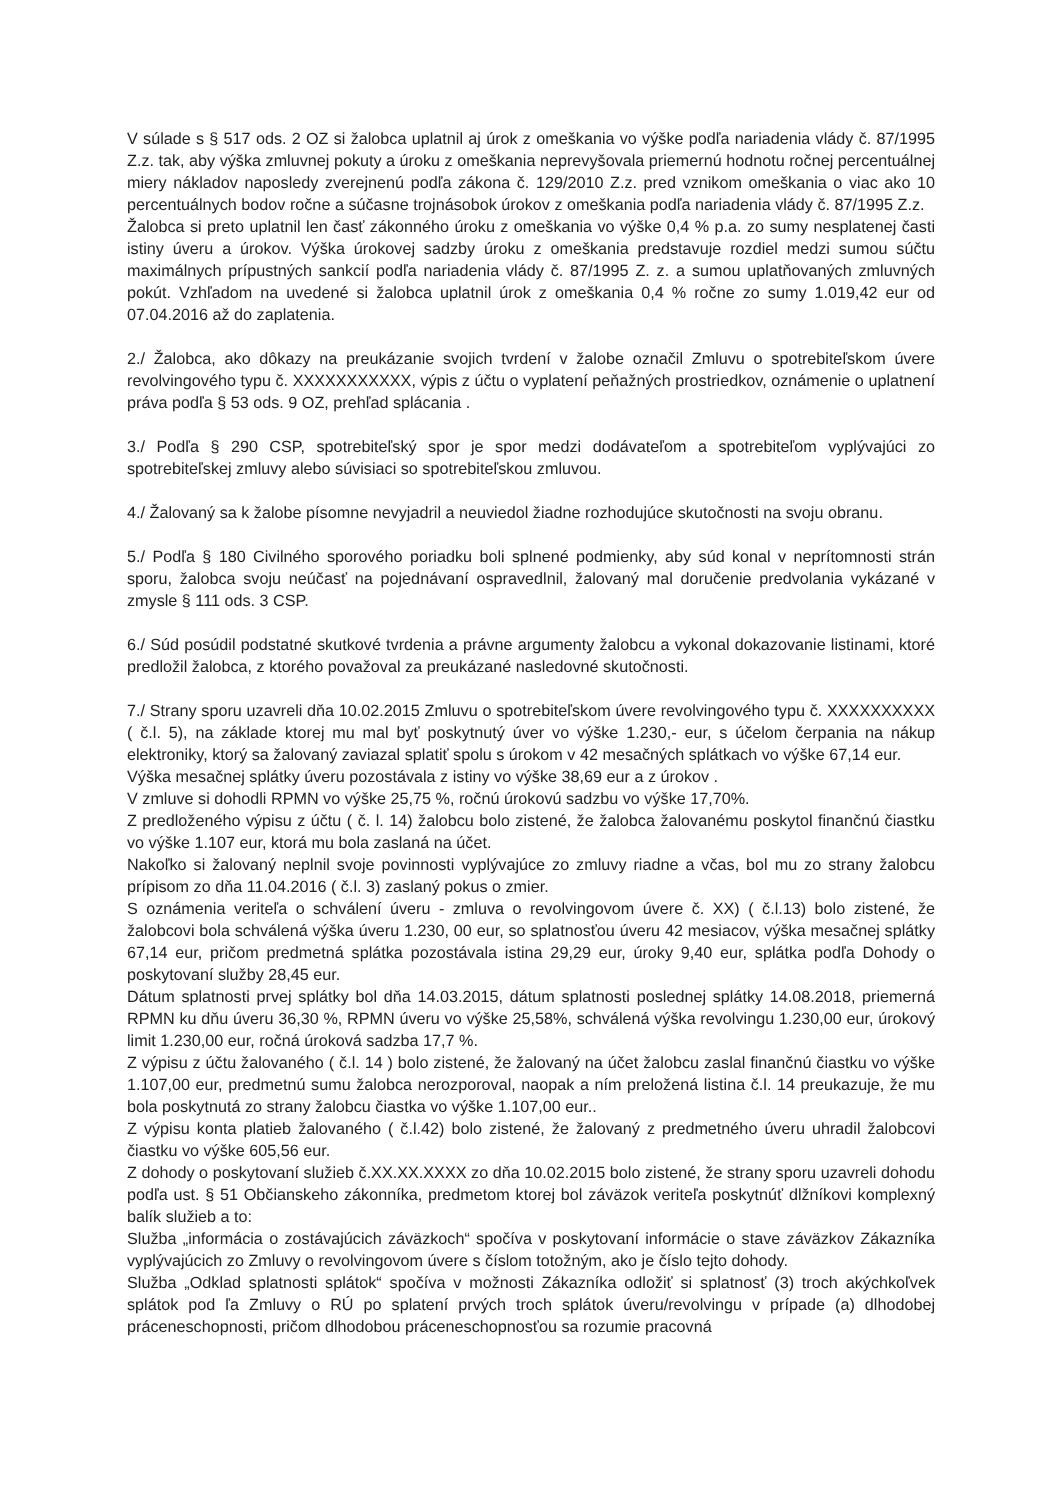V súlade s § 517 ods. 2 OZ si žalobca uplatnil aj úrok z omeškania vo výške podľa nariadenia vlády č. 87/1995 Z.z. tak, aby výška zmluvnej pokuty a úroku z omeškania neprevyšovala priemernú hodnotu ročnej percentuálnej miery nákladov naposledy zverejnenú podľa zákona č. 129/2010 Z.z. pred vznikom omeškania o viac ako 10 percentuálnych bodov ročne a súčasne trojnásobok úrokov z omeškania podľa nariadenia vlády č. 87/1995 Z.z.
Žalobca si preto uplatnil len časť zákonného úroku z omeškania vo výške 0,4 % p.a. zo sumy nesplatenej časti istiny úveru a úrokov. Výška úrokovej sadzby úroku z omeškania predstavuje rozdiel medzi sumou súčtu maximálnych prípustných sankcií podľa nariadenia vlády č. 87/1995 Z. z. a sumou uplatňovaných zmluvných pokút. Vzhľadom na uvedené si žalobca uplatnil úrok z omeškania 0,4 % ročne zo sumy 1.019,42 eur od 07.04.2016 až do zaplatenia.
2./ Žalobca, ako dôkazy na preukázanie svojich tvrdení v žalobe označil Zmluvu o spotrebiteľskom úvere revolvingového typu č. XXXXXXXXXXX, výpis z účtu o vyplatení peňažných prostriedkov, oznámenie o uplatnení práva podľa § 53 ods. 9 OZ, prehľad splácania .
3./ Podľa § 290 CSP, spotrebiteľský spor je spor medzi dodávateľom a spotrebiteľom vyplývajúci zo spotrebiteľskej zmluvy alebo súvisiaci so spotrebiteľskou zmluvou.
4./ Žalovaný sa k žalobe písomne nevyjadril a neuviedol žiadne rozhodujúce skutočnosti na svoju obranu.
5./ Podľa § 180 Civilného sporového poriadku boli splnené podmienky, aby súd konal v neprítomnosti strán sporu, žalobca svoju neúčasť na pojednávaní ospravedlnil, žalovaný mal doručenie predvolania vykázané v zmysle § 111 ods. 3 CSP.
6./ Súd posúdil podstatné skutkové tvrdenia a právne argumenty žalobcu a vykonal dokazovanie listinami, ktoré predložil žalobca, z ktorého považoval za preukázané nasledovné skutočnosti.
7./ Strany sporu uzavreli dňa 10.02.2015 Zmluvu o spotrebiteľskom úvere revolvingového typu č. XXXXXXXXXX ( č.l. 5), na základe ktorej mu mal byť poskytnutý úver vo výške 1.230,- eur, s účelom čerpania na nákup elektroniky, ktorý sa žalovaný zaviazal splatiť spolu s úrokom v 42 mesačných splátkach vo výške 67,14 eur.
Výška mesačnej splátky úveru pozostávala z istiny vo výške 38,69 eur a z úrokov .
V zmluve si dohodli RPMN vo výške 25,75 %, ročnú úrokovú sadzbu vo výške 17,70%.
Z predloženého výpisu z účtu ( č. l. 14) žalobcu bolo zistené, že žalobca žalovanému poskytol finančnú čiastku vo výške 1.107 eur, ktorá mu bola zaslaná na účet.
Nakoľko si žalovaný neplnil svoje povinnosti vyplývajúce zo zmluvy riadne a včas, bol mu zo strany žalobcu prípisom zo dňa 11.04.2016 ( č.l. 3) zaslaný pokus o zmier.
S oznámenia veriteľa o schválení úveru - zmluva o revolvingovom úvere č. XX) ( č.l.13) bolo zistené, že žalobcovi bola schválená výška úveru 1.230, 00 eur, so splatnosťou úveru 42 mesiacov, výška mesačnej splátky 67,14 eur, pričom predmetná splátka pozostávala istina 29,29 eur, úroky 9,40 eur, splátka podľa Dohody o poskytovaní služby 28,45 eur.
Dátum splatnosti prvej splátky bol dňa 14.03.2015, dátum splatnosti poslednej splátky 14.08.2018, priemerná RPMN ku dňu úveru 36,30 %, RPMN úveru vo výške 25,58%, schválená výška revolvingu 1.230,00 eur, úrokový limit 1.230,00 eur, ročná úroková sadzba 17,7 %.
Z výpisu z účtu žalovaného ( č.l. 14 ) bolo zistené, že žalovaný na účet žalobcu zaslal finančnú čiastku vo výške 1.107,00 eur, predmetnú sumu žalobca nerozporoval, naopak a ním preložená listina č.l. 14 preukazuje, že mu bola poskytnutá zo strany žalobcu čiastka vo výške 1.107,00 eur..
Z výpisu konta platieb žalovaného ( č.l.42) bolo zistené, že žalovaný z predmetného úveru uhradil žalobcovi čiastku vo výške 605,56 eur.
Z dohody o poskytovaní služieb č.XX.XX.XXXX zo dňa 10.02.2015 bolo zistené, že strany sporu uzavreli dohodu podľa ust. § 51 Občianskeho zákonníka, predmetom ktorej bol záväzok veriteľa poskytnúť dlžníkovi komplexný balík služieb a to:
Služba „informácia o zostávajúcich záväzkoch“ spočíva v poskytovaní informácie o stave záväzkov Zákazníka vyplývajúcich zo Zmluvy o revolvingovom úvere s číslom totožným, ako je číslo tejto dohody.
Služba „Odklad splatnosti splátok“ spočíva v možnosti Zákazníka odložiť si splatnosť (3) troch akýchkoľvek splátok pod ľa Zmluvy o RÚ po splatení prvých troch splátok úveru/revolvingu v prípade (a) dlhodobej práceneschopnosti, pričom dlhodobou práceneschopnosťou sa rozumie pracovná